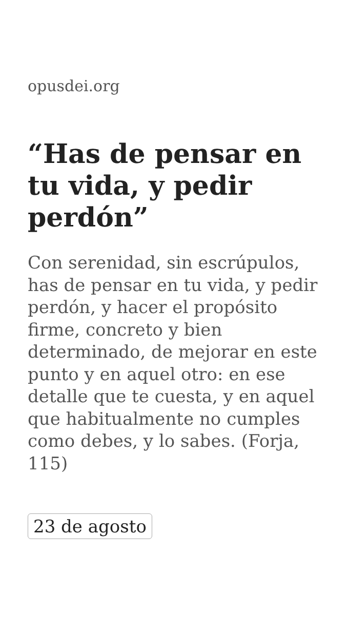opusdei.org
“Has de pensar en tu vida, y pedir perdón”
Con serenidad, sin escrúpulos, has de pensar en tu vida, y pedir perdón, y hacer el propósito firme, concreto y bien determinado, de mejorar en este punto y en aquel otro: en ese detalle que te cuesta, y en aquel que habitualmente no cumples como debes, y lo sabes. (Forja, 115)
23 de agosto